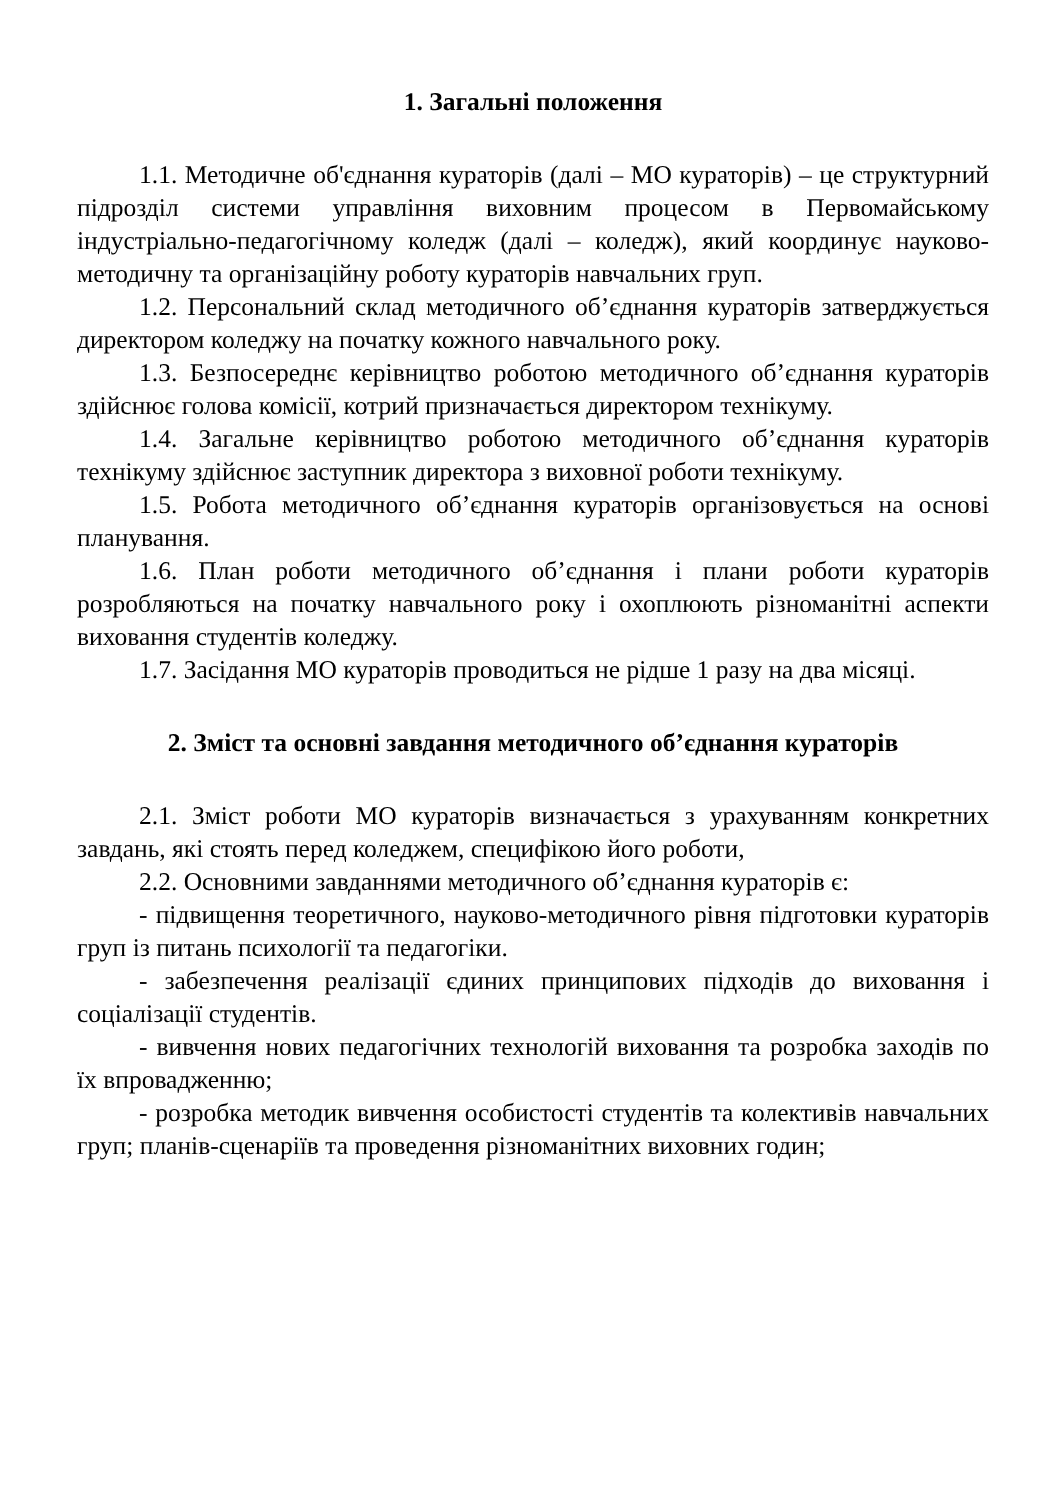1. Загальні положення
1.1. Методичне об'єднання кураторів (далі – МО кураторів) – це структурний підрозділ системи управління виховним процесом в Первомайському індустріально-педагогічному коледж (далі – коледж), який координує науково-методичну та організаційну роботу кураторів навчальних груп.
1.2. Персональний склад методичного об’єднання кураторів затверджується директором коледжу на початку кожного навчального року.
1.3. Безпосереднє керівництво роботою методичного об’єднання кураторів здійснює голова комісії, котрий призначається директором технікуму.
1.4. Загальне керівництво роботою методичного об’єднання кураторів технікуму здійснює заступник директора з виховної роботи технікуму.
1.5. Робота методичного об’єднання кураторів організовується на основі планування.
1.6. План роботи методичного об’єднання і плани роботи кураторів розробляються на початку навчального року і охоплюють різноманітні аспекти виховання студентів коледжу.
1.7. Засідання МО кураторів проводиться не рідше 1 разу на два місяці.
2. Зміст та основні завдання методичного об’єднання кураторів
2.1. Зміст роботи МО кураторів визначається з урахуванням конкретних завдань, які стоять перед коледжем, специфікою його роботи,
2.2. Основними завданнями методичного об’єднання кураторів є:
- підвищення теоретичного, науково-методичного рівня підготовки кураторів груп із питань психології та педагогіки.
- забезпечення реалізації єдиних принципових підходів до виховання і соціалізації студентів.
- вивчення нових педагогічних технологій виховання та розробка заходів по їх впровадженню;
- розробка методик вивчення особистості студентів та колективів навчальних груп; планів-сценаріїв та проведення різноманітних виховних годин;